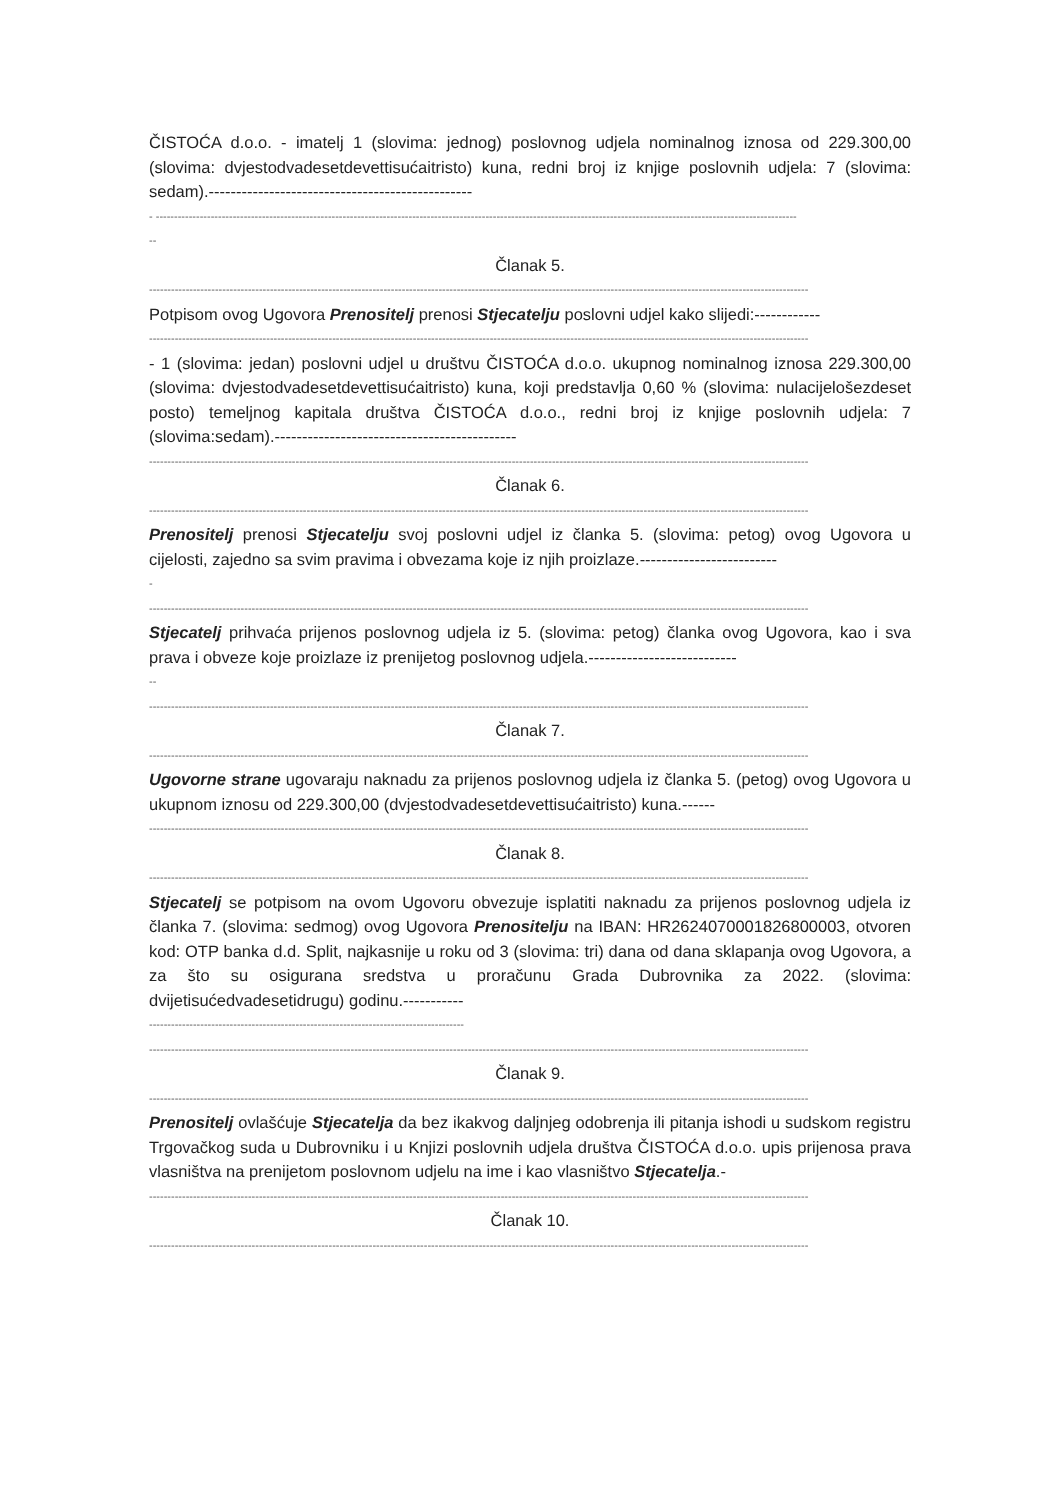ČISTOĆA d.o.o. - imatelj 1 (slovima: jednog) poslovnog udjela nominalnog iznosa od 229.300,00 (slovima: dvjestodvadesetdevettisućaitristo) kuna, redni broj iz knjige poslovnih udjela: 7 (slovima: sedam).------------------------------------------------
- -------------------------------------------------------------------------------------------------------------------------------------------------------------------------------
--
Članak 5.
------------------------------------------------------------------------------------------------------------------------------------------------------------------------------------
Potpisom ovog Ugovora Prenositelj prenosi Stjecatelju poslovni udjel kako slijedi:------------
------------------------------------------------------------------------------------------------------------------------------------------------------------------------------------
- 1 (slovima: jedan) poslovni udjel u društvu ČISTOĆA d.o.o. ukupnog nominalnog iznosa 229.300,00 (slovima: dvjestodvadesetdevettisućaitristo) kuna, koji predstavlja 0,60 % (slovima: nulacijelošezdeset posto) temeljnog kapitala društva ČISTOĆA d.o.o., redni broj iz knjige poslovnih udjela: 7 (slovima:sedam).--------------------------------------------
------------------------------------------------------------------------------------------------------------------------------------------------------------------------------------
Članak 6.
------------------------------------------------------------------------------------------------------------------------------------------------------------------------------------
Prenositelj prenosi Stjecatelju svoj poslovni udjel iz članka 5. (slovima: petog) ovog Ugovora u cijelosti, zajedno sa svim pravima i obvezama koje iz njih proizlaze.-------------------------
-
------------------------------------------------------------------------------------------------------------------------------------------------------------------------------------
Stjecatelj prihvaća prijenos poslovnog udjela iz 5. (slovima: petog) članka ovog Ugovora, kao i sva prava i obveze koje proizlaze iz prenijetog poslovnog udjela.---------------------------
--
------------------------------------------------------------------------------------------------------------------------------------------------------------------------------------
Članak 7.
------------------------------------------------------------------------------------------------------------------------------------------------------------------------------------
Ugovorne strane ugovaraju naknadu za prijenos poslovnog udjela iz članka 5. (petog) ovog Ugovora u ukupnom iznosu od 229.300,00 (dvjestodvadesetdevettisućaitristo) kuna.------
------------------------------------------------------------------------------------------------------------------------------------------------------------------------------------
Članak 8.
------------------------------------------------------------------------------------------------------------------------------------------------------------------------------------
Stjecatelj se potpisom na ovom Ugovoru obvezuje isplatiti naknadu za prijenos poslovnog udjela iz članka 7. (slovima: sedmog) ovog Ugovora Prenositelju na IBAN: HR2624070001826800003, otvoren kod: OTP banka d.d. Split, najkasnije u roku od 3 (slovima: tri) dana od dana sklapanja ovog Ugovora, a za što su osigurana sredstva u proračunu Grada Dubrovnika za 2022. (slovima: dvijetisućedvadesetidrugu) godinu.-----------
--------------------------------------------------------------------------------------
------------------------------------------------------------------------------------------------------------------------------------------------------------------------------------
Članak 9.
------------------------------------------------------------------------------------------------------------------------------------------------------------------------------------
Prenositelj ovlašćuje Stjecatelja da bez ikakvog daljnjeg odobrenja ili pitanja ishodi u sudskom registru Trgovačkog suda u Dubrovniku i u Knjizi poslovnih udjela društva ČISTOĆA d.o.o. upis prijenosa prava vlasništva na prenijetom poslovnom udjelu na ime i kao vlasništvo Stjecatelja.-
------------------------------------------------------------------------------------------------------------------------------------------------------------------------------------
Članak 10.
------------------------------------------------------------------------------------------------------------------------------------------------------------------------------------